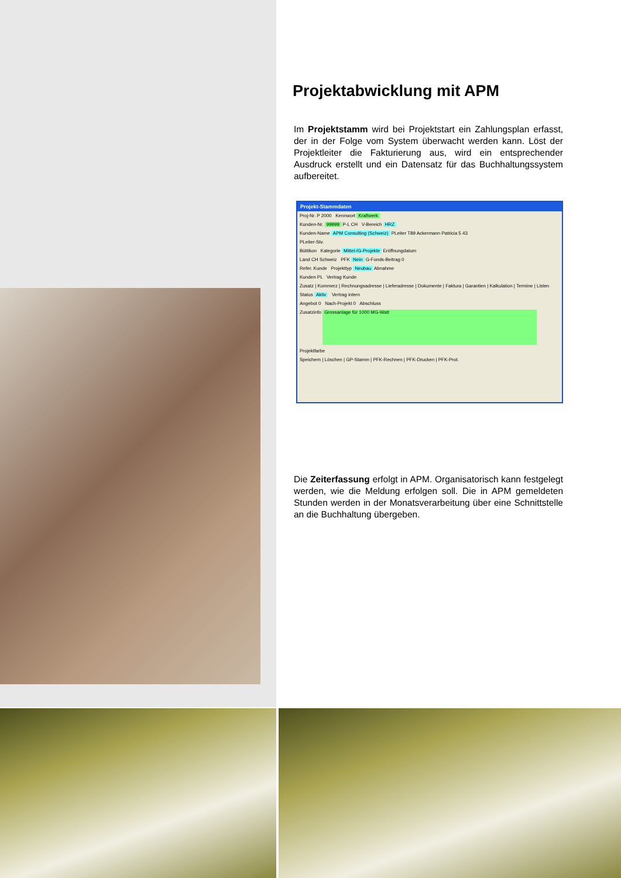Projektabwicklung mit APM
Im Projektstamm wird bei Projektstart ein Zahlungsplan erfasst, der in der Folge vom System überwacht werden kann. Löst der Projektleiter die Fakturierung aus, wird ein entsprechender Ausdruck erstellt und ein Datensatz für das Buchhaltungssystem aufbereitet.
Projekt-Stammdaten
Proj-Nr. P 2000 Kennwort Kraftwerk
Kunden-Nr. 99999 P-L CH V-Bereich HRZ
Kunden-Name APM Consulting (Schweiz) PLeiter T89 Ackermann Patricia 5 43
PLeiter-Stv.
Büttikon Kategorie Mittel-/G-Projekte Eröffnungdatum
Land CH Schweiz PFK Nein G-Fonds-Beitrag 0
Refer. Kunde Projekttyp Neubau Abnahme
Kunden PL Vertrag Kunde
Zusatz | Kommerz | Rechnungsadresse | Lieferadresse | Dokumente | Faktura | Garantien | Kalkulation | Termine | Listen
Status Aktiv Vertrag intern
Angebot 0 Nach-Projekt 0 Abschluss
Zusatzinfo Grossanlage für 1000 MG-Watt
Projektfarbe
Speichern | Löschen | GP-Stamm | PFK-Rechnen | PFK-Drucken | PFK-Prot.
Die Zeiterfassung erfolgt in APM. Organisatorisch kann festgelegt werden, wie die Meldung erfolgen soll. Die in APM gemeldeten Stunden werden in der Monatsverarbeitung über eine Schnittstelle an die Buchhaltung übergeben.